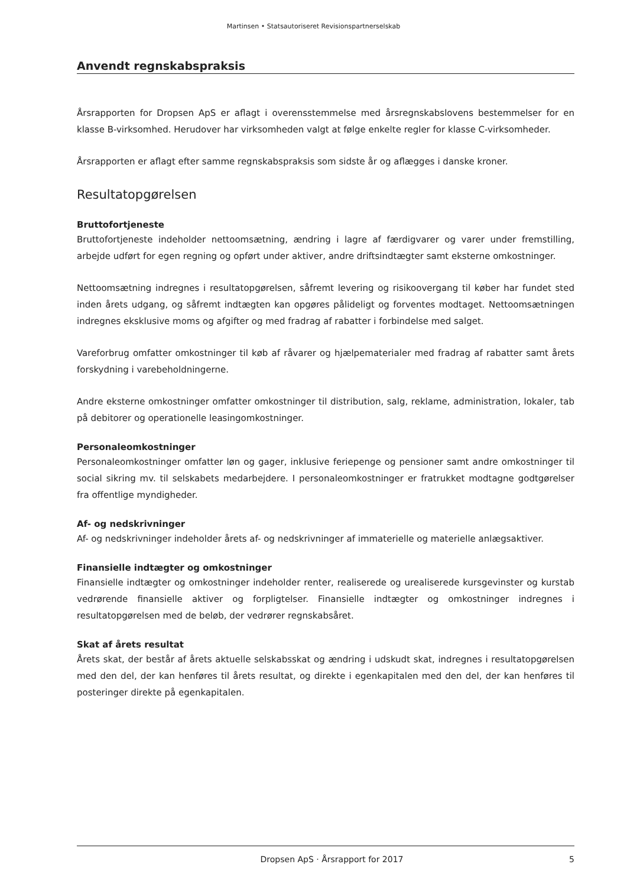Martinsen • Statsautoriseret Revisionspartnerselskab
Anvendt regnskabspraksis
Årsrapporten for Dropsen ApS er aflagt i overensstemmelse med årsregnskabslovens bestemmelser for en klasse B-virksomhed. Herudover har virksomheden valgt at følge enkelte regler for klasse C-virksomheder.
Årsrapporten er aflagt efter samme regnskabspraksis som sidste år og aflægges i danske kroner.
Resultatopgørelsen
Bruttofortjeneste
Bruttofortjeneste indeholder nettoomsætning, ændring i lagre af færdigvarer og varer under fremstilling, arbejde udført for egen regning og opført under aktiver, andre driftsindtægter samt eksterne omkostninger.
Nettoomsætning indregnes i resultatopgørelsen, såfremt levering og risikoovergang til køber har fundet sted inden årets udgang, og såfremt indtægten kan opgøres pålideligt og forventes modtaget. Nettoomsætningen indregnes eksklusive moms og afgifter og med fradrag af rabatter i forbindelse med salget.
Vareforbrug omfatter omkostninger til køb af råvarer og hjælpematerialer med fradrag af rabatter samt årets forskydning i varebeholdningerne.
Andre eksterne omkostninger omfatter omkostninger til distribution, salg, reklame, administration, lokaler, tab på debitorer og operationelle leasingomkostninger.
Personaleomkostninger
Personaleomkostninger omfatter løn og gager, inklusive feriepenge og pensioner samt andre omkostninger til social sikring mv. til selskabets medarbejdere. I personaleomkostninger er fratrukket modtagne godtgørelser fra offentlige myndigheder.
Af- og nedskrivninger
Af- og nedskrivninger indeholder årets af- og nedskrivninger af immaterielle og materielle anlægsaktiver.
Finansielle indtægter og omkostninger
Finansielle indtægter og omkostninger indeholder renter, realiserede og urealiserede kursgevinster og kurstab vedrørende finansielle aktiver og forpligtelser. Finansielle indtægter og omkostninger indregnes i resultatopgørelsen med de beløb, der vedrører regnskabsåret.
Skat af årets resultat
Årets skat, der består af årets aktuelle selskabsskat og ændring i udskudt skat, indregnes i resultatopgørelsen med den del, der kan henføres til årets resultat, og direkte i egenkapitalen med den del, der kan henføres til posteringer direkte på egenkapitalen.
Dropsen ApS · Årsrapport for 2017 5